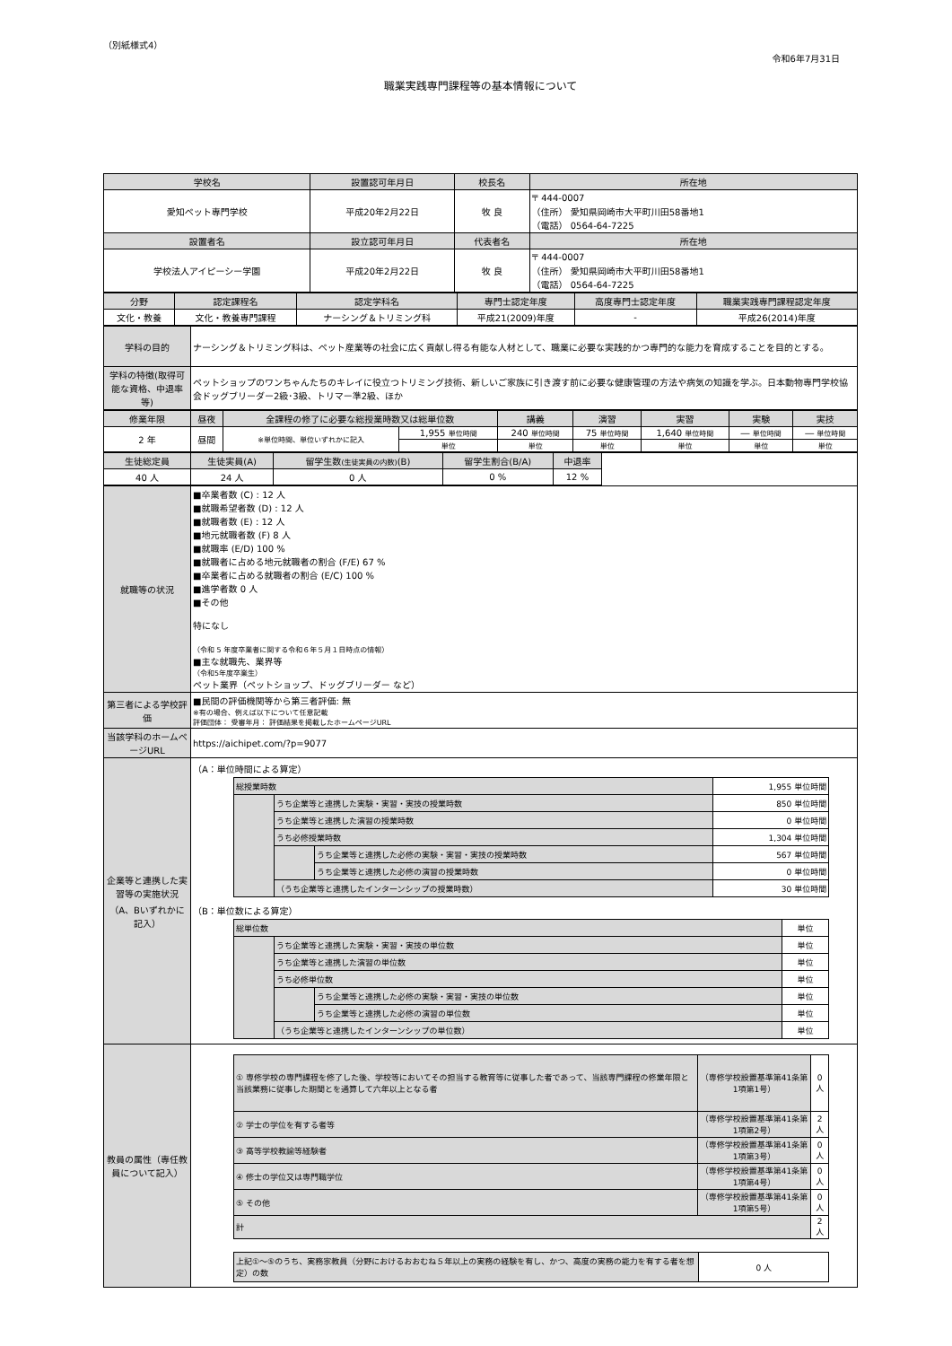（別紙様式4）
令和6年7月31日
職業実践専門課程等の基本情報について
| 学校名 | 設置認可年月日 | 校長名 | 所在地 |
| --- | --- | --- | --- |
| 愛知ペット専門学校 | 平成20年2月22日 | 牧 良 | 〒 444-0007 （住所） 愛知県岡崎市大平町川田58番地1 （電話） 0564-64-7225 |
| 設置者名 | 設立認可年月日 | 代表者名 | 所在地 |
| 学校法人アイピーシー学園 | 平成20年2月22日 | 牧 良 | 〒 444-0007 （住所） 愛知県岡崎市大平町川田58番地1 （電話） 0564-64-7225 |
| 分野 | 認定課程名 | 認定学科名 | 専門士認定年度 | 高度専門士認定年度 | 職業実践専門課程認定年度 |
| --- | --- | --- | --- | --- | --- |
| 文化・教養 | 文化・教養専門課程 | ナーシング＆トリミング科 | 平成21(2009)年度 | - | 平成26(2014)年度 |
| 学科の目的 | ナーシング＆トリミング科は、ペット産業等の社会に広く貢献し得る有能な人材として、職業に必要な実践的かつ専門的な能力を育成することを目的とする。 |
| 学科の特徴(取得可能な資格、中退率 等) | ペットショップのワンちゃんたちのキレイに役立つトリミング技術、新しいご家族に引き渡す前に必要な健康管理の方法や病気の知識を学ぶ。日本動物専門学校協会ドッグブリーダー2級･3級、トリマー準2級、ほか |
| 修業年限 | 昼夜 | 全課程の修了に必要な総授業時数又は総単位数 | | 講義 | 演習 | 実習 | 実験 | 実技 |
| --- | --- | --- | --- | --- | --- | --- | --- | --- |
| 2 年 | 昼間 | ※単位時間、単位いずれかに記入 | 1,955 単位時間 | 240 単位時間 | 75 単位時間 | 1,640 単位時間 | ― 単位時間 | ― 単位時間 |
| | | | 単位 | 単位 | 単位 | 単位 | 単位 | 単位 |
| 生徒総定員 | 生徒実員(A) | 留学生数 (生徒実員の内数) (B) | 留学生割合(B/A) | 中退率 | |
| 40 人 | 24 人 | 0 人 | 0 % | 12 % | |
| 就職等の状況 | ■卒業者数 (C) : 12 人 ■就職希望者数 (D) : 12 人 ■就職者数 (E) : 12 人 ■地元就職者数 (F) 8 人 ■就職率 (E/D) 100 % ■就職者に占める地元就職者の割合 (F/E) 67 % ■卒業者に占める就職者の割合 (E/C) 100 % ■進学者数 0 人 ■その他 特になし （令和 5 年度卒業者に関する令和６年５月１日時点の情報） ■主な就職先、業界等 （令和5年度卒業生） ペット業界（ペットショップ、ドッグブリーダー など） |
| 第三者による学校評価 | ■民間の評価機関等から第三者評価: 無 ※有の場合、例えば以下について任意記載 評価団体： 受審年月： 評価結果を掲載したホームページURL |
| 当該学科のホームページURL | https://aichipet.com/?p=9077 |
| 企業等と連携した実習等の実施状況（A、Bいずれかに記入） | （A：単位時間による算定） / 総授業時数 / / / 1,955 単位時間 / / / うち企業等と連携した実験・実習・実技の授業時数 / / 850 単位時間 / / / うち企業等と連携した演習の授業時数 / / 0 単位時間 / / / うち必修授業時数 / / 1,304 単位時間 / / / / うち企業等と連携した必修の実験・実習・実技の授業時数 / 567 単位時間 / / / / うち企業等と連携した必修の演習の授業時数 / 0 単位時間 / / / （うち企業等と連携したインターンシップの授業時数） / / 30 単位時間 / （B：単位数による算定） / 総単位数 / / / 単位 / / / うち企業等と連携した実験・実習・実技の単位数 / / 単位 / / / うち企業等と連携した演習の単位数 / / 単位 / / / うち必修単位数 / / 単位 / / / / うち企業等と連携した必修の実験・実習・実技の単位数 / 単位 / / / / うち企業等と連携した必修の演習の単位数 / 単位 / / / （うち企業等と連携したインターンシップの単位数） / / 単位 / |
| 教員の属性（専任教員について記入） | / ① 専修学校の専門課程を修了した後、学校等においてその担当する教育等に従事した者であって、当該専門課程の修業年限と当該業務に従事した期間とを通算して六年以上となる者 / （専修学校設置基準第41条第1項第1号） / 0 人 / / ② 学士の学位を有する者等 / （専修学校設置基準第41条第1項第2号） / 2 人 / / ③ 高等学校教諭等経験者 / （専修学校設置基準第41条第1項第3号） / 0 人 / / ④ 修士の学位又は専門職学位 / （専修学校設置基準第41条第1項第4号） / 0 人 / / ⑤ その他 / （専修学校設置基準第41条第1項第5号） / 0 人 / / 計 / / 2 人 / / 上記①～⑤のうち、実務家教員（分野におけるおおむね５年以上の実務の経験を有し、かつ、高度の実務の能力を有する者を想定）の数 / 0 人 / |